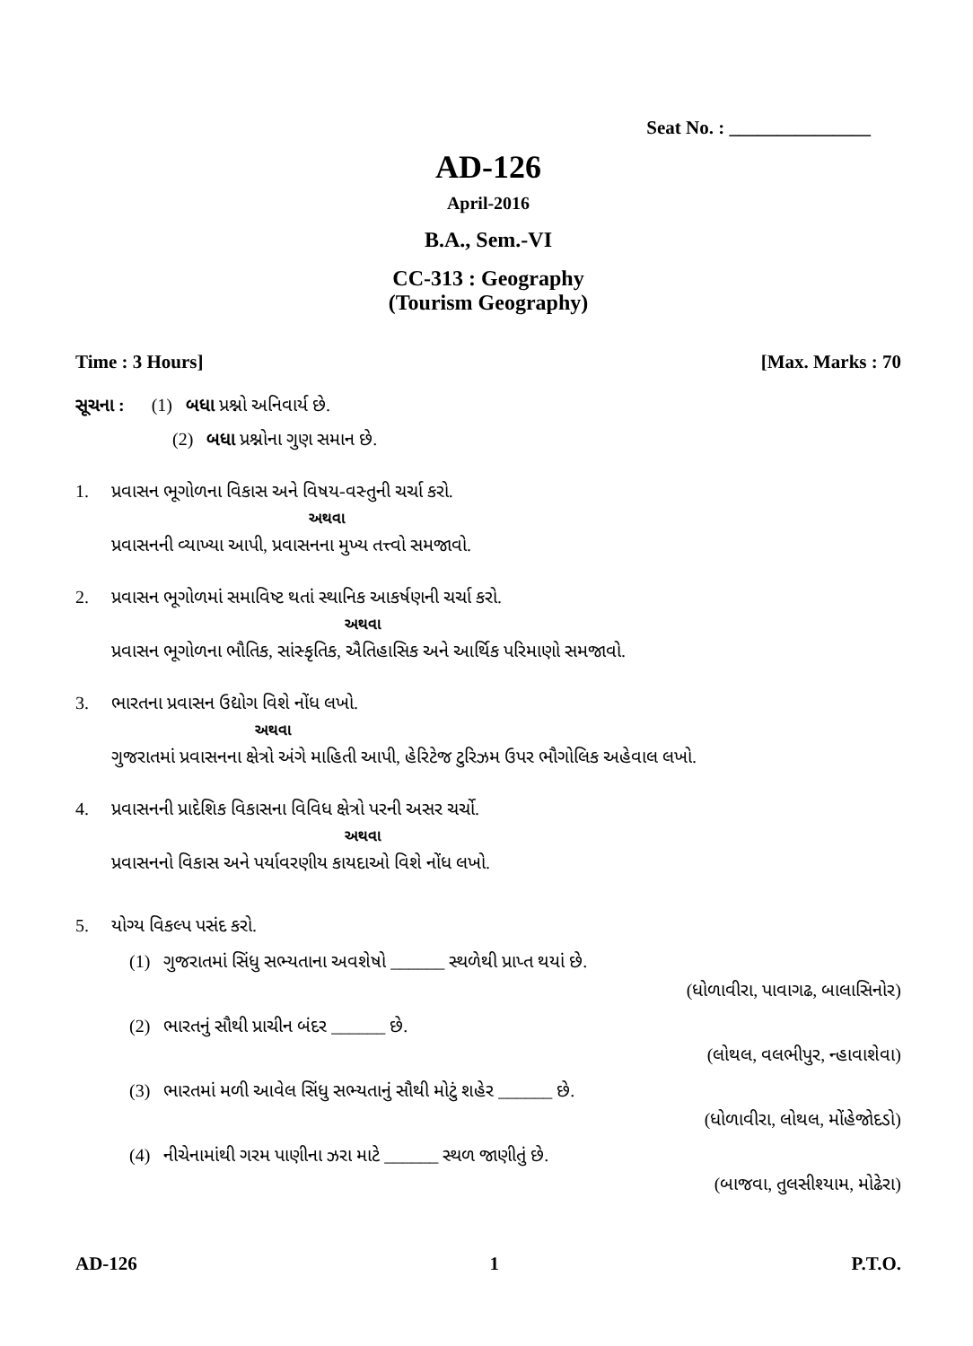Seat No. : _______________
AD-126
April-2016
B.A., Sem.-VI
CC-313 : Geography
(Tourism Geography)
Time : 3 Hours] [Max. Marks : 70
સૂચના : (1) બધા પ્રશ્નો અનિવાર્ય છે.
(2) બધા પ્રશ્નોના ગુણ સમાન છે.
1. પ્રવાસન ભૂગોળના વિકાસ અને વિષય-વસ્તુની ચર્ચા કરો.
અથવા
પ્રવાસનની વ્યાખ્યા આપી, પ્રવાસનના મુખ્ય તત્ત્વો સમજાવો.
2. પ્રવાસન ભૂગોળમાં સમાવિષ્ટ થતાં સ્થાનિક આકર્ષણની ચર્ચા કરો.
અથવા
પ્રવાસન ભૂગોળના ભૌતિક, સાંસ્કૃતિક, ઐતિહાસિક અને આર્થિક પરિમાણો સમજાવો.
3. ભારતના પ્રવાસન ઉદ્યોગ વિશે નોંધ લખો.
અથવા
ગુજરાતમાં પ્રવાસનના ક્ષેત્રો અંગે માહિતી આપી, હેરિટેજ ટુરિઝમ ઉપર ભૌગોલિક અહેવાલ લખો.
4. પ્રવાસનની પ્રાદેશિક વિકાસના વિવિધ ક્ષેત્રો પરની અસર ચર્ચો.
અથવા
પ્રવાસનનો વિકાસ અને પર્યાવરણીય કાયદાઓ વિશે નોંધ લખો.
5. યોગ્ય વિકલ્પ પસંદ કરો.
(1) ગુજરાતમાં સિંધુ સભ્યતાના અવશેષો ______ સ્થળેથી પ્રાપ્ત થયાં છે.
(ધોળાવીરા, પાવાગઢ, બાલાસિનોર)
(2) ભારતનું સૌથી પ્રાચીન બંદર ______ છે.
(લોથલ, વલભીપુર, ન્હાવાશેવા)
(3) ભારતમાં મળી આવેલ સિંધુ સભ્યતાનું સૌથી મોટું શહેર ______ છે.
(ધોળાવીરા, લોથલ, મોંહેજોદડો)
(4) નીચેનામાંથી ગરમ પાણીના ઝરા માટે ______ સ્થળ જાણીતું છે.
(બાજવા, તુલસીશ્યામ, મોઢેરા)
AD-126 1 P.T.O.